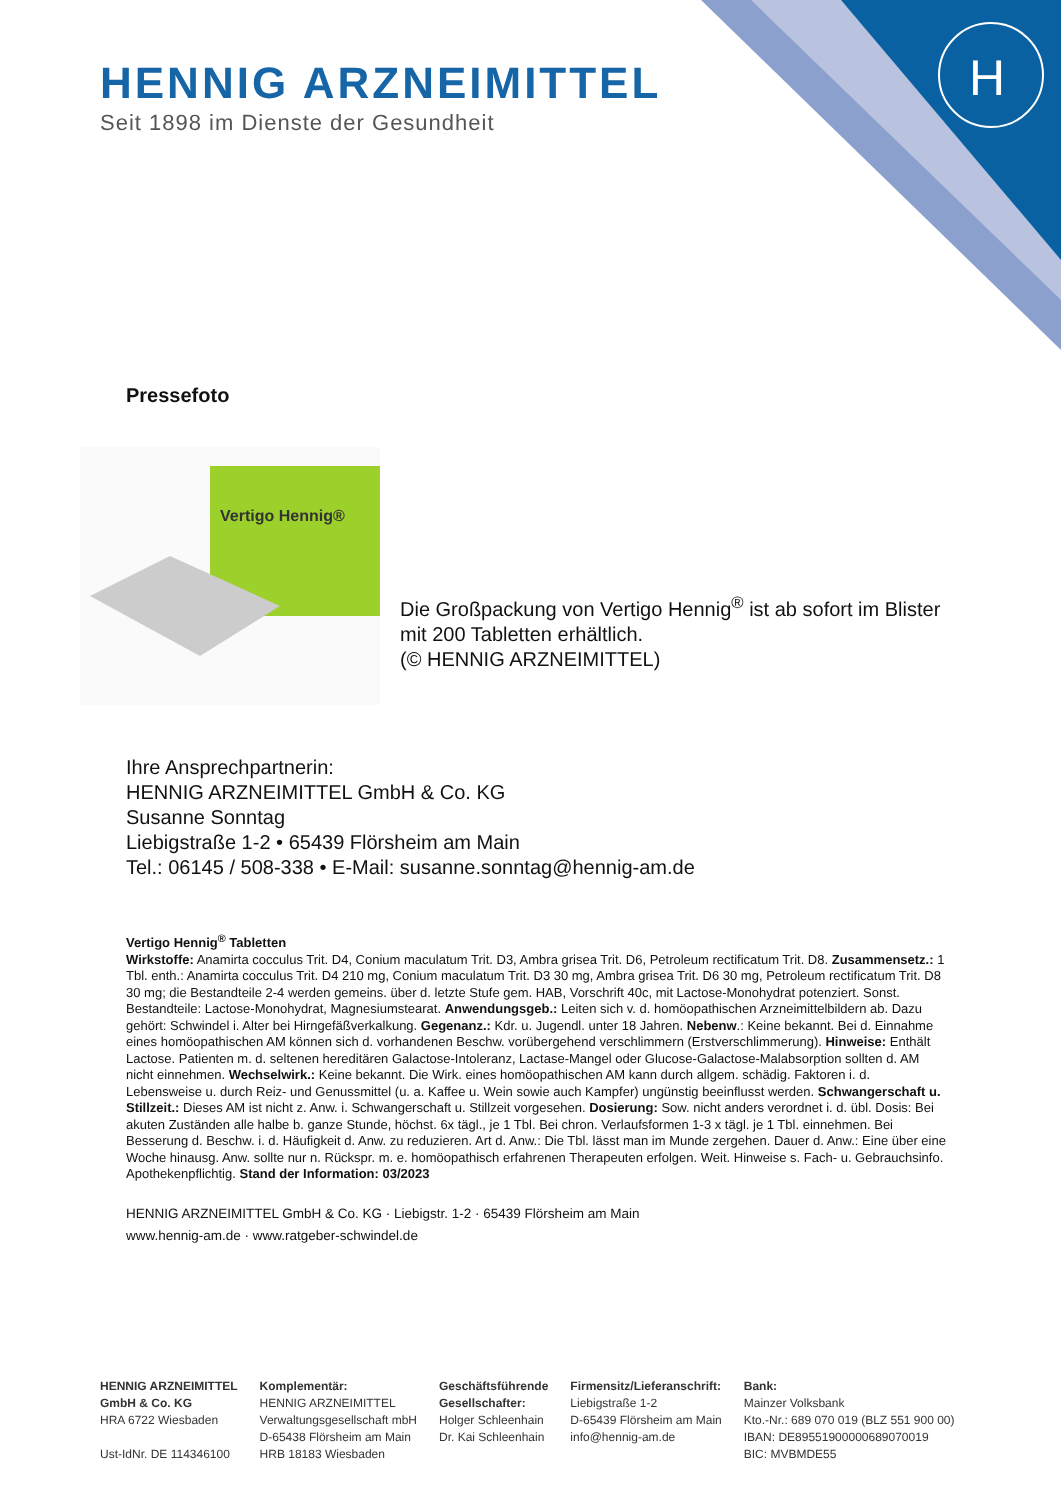H
HENNIG ARZNEIMITTEL
Seit 1898 im Dienste der Gesundheit
Pressefoto
Vertigo Hennig®
Die Großpackung von Vertigo Hennig<sup>®</sup> ist ab sofort im Blister mit 200 Tabletten erhältlich.
(© HENNIG ARZNEIMITTEL)
Ihre Ansprechpartnerin:
HENNIG ARZNEIMITTEL GmbH & Co. KG
Susanne Sonntag
Liebigstraße 1-2 • 65439 Flörsheim am Main
Tel.: 06145 / 508-338 • E-Mail: susanne.sonntag@hennig-am.de
Vertigo Hennig<sup>®</sup> Tabletten
Wirkstoffe: Anamirta cocculus Trit. D4, Conium maculatum Trit. D3, Ambra grisea Trit. D6, Petroleum rectificatum Trit. D8. Zusammensetz.: 1 Tbl. enth.: Anamirta cocculus Trit. D4 210 mg, Conium maculatum Trit. D3 30 mg, Ambra grisea Trit. D6 30 mg, Petroleum rectificatum Trit. D8 30 mg; die Bestandteile 2-4 werden gemeins. über d. letzte Stufe gem. HAB, Vorschrift 40c, mit Lactose-Monohydrat potenziert. Sonst. Bestandteile: Lactose-Monohydrat, Magnesiumstearat. Anwendungsgeb.: Leiten sich v. d. homöopathischen Arzneimittelbildern ab. Dazu gehört: Schwindel i. Alter bei Hirngefäßverkalkung. Gegenanz.: Kdr. u. Jugendl. unter 18 Jahren. Nebenw.: Keine bekannt. Bei d. Einnahme eines homöopathischen AM können sich d. vorhandenen Beschw. vorübergehend verschlimmern (Erstverschlimmerung). Hinweise: Enthält Lactose. Patienten m. d. seltenen hereditären Galactose-Intoleranz, Lactase-Mangel oder Glucose-Galactose-Malabsorption sollten d. AM nicht einnehmen. Wechselwirk.: Keine bekannt. Die Wirk. eines homöopathischen AM kann durch allgem. schädig. Faktoren i. d. Lebensweise u. durch Reiz- und Genussmittel (u. a. Kaffee u. Wein sowie auch Kampfer) ungünstig beeinflusst werden. Schwangerschaft u. Stillzeit.: Dieses AM ist nicht z. Anw. i. Schwangerschaft u. Stillzeit vorgesehen. Dosierung: Sow. nicht anders verordnet i. d. übl. Dosis: Bei akuten Zuständen alle halbe b. ganze Stunde, höchst. 6x tägl., je 1 Tbl. Bei chron. Verlaufsformen 1-3 x tägl. je 1 Tbl. einnehmen. Bei Besserung d. Beschw. i. d. Häufigkeit d. Anw. zu reduzieren. Art d. Anw.: Die Tbl. lässt man im Munde zergehen. Dauer d. Anw.: Eine über eine Woche hinausg. Anw. sollte nur n. Rückspr. m. e. homöopathisch erfahrenen Therapeuten erfolgen. Weit. Hinweise s. Fach- u. Gebrauchsinfo. Apothekenpflichtig. Stand der Information: 03/2023
HENNIG ARZNEIMITTEL GmbH & Co. KG · Liebigstr. 1-2 · 65439 Flörsheim am Main
www.hennig-am.de · www.ratgeber-schwindel.de
HENNIG ARZNEIMITTEL
GmbH & Co. KG
HRA 6722 Wiesbaden
Ust-IdNr. DE 114346100
Komplementär:
HENNIG ARZNEIMITTEL
Verwaltungsgesellschaft mbH
D-65438 Flörsheim am Main
HRB 18183 Wiesbaden
Geschäftsführende
Gesellschafter:
Holger Schleenhain
Dr. Kai Schleenhain
Firmensitz/Lieferanschrift:
Liebigstraße 1-2
D-65439 Flörsheim am Main
info@hennig-am.de
Bank:
Mainzer Volksbank
Kto.-Nr.: 689 070 019 (BLZ 551 900 00)
IBAN: DE89551900000689070019
BIC: MVBMDE55